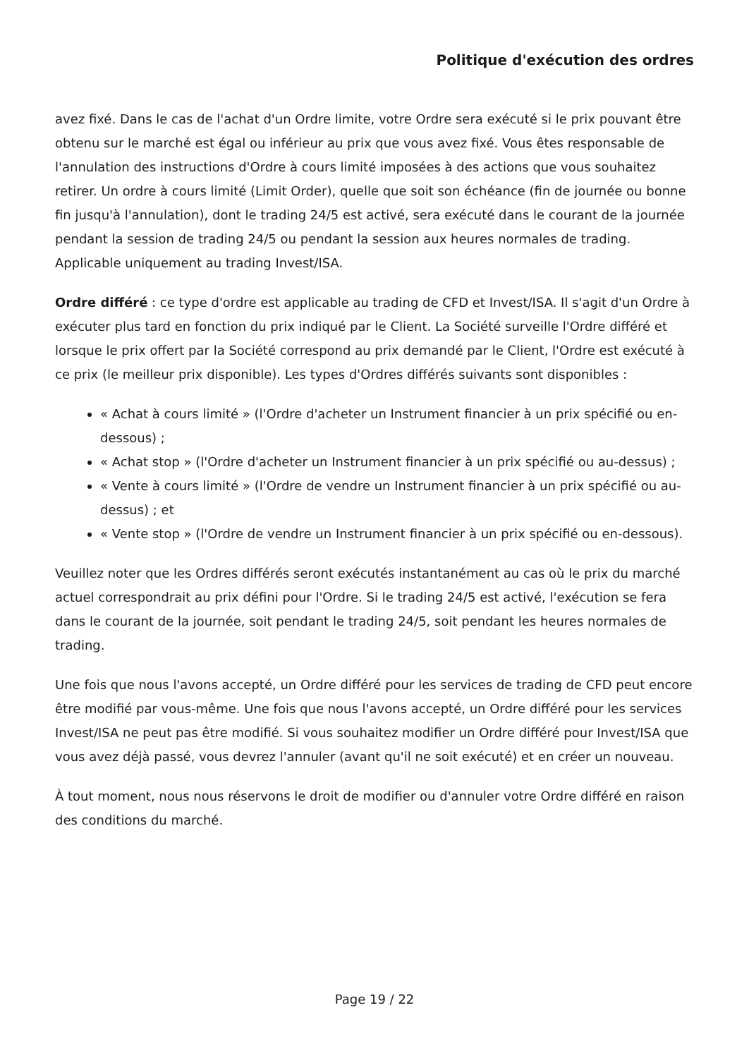Politique d'exécution des ordres
avez fixé. Dans le cas de l'achat d'un Ordre limite, votre Ordre sera exécuté si le prix pouvant être obtenu sur le marché est égal ou inférieur au prix que vous avez fixé. Vous êtes responsable de l'annulation des instructions d'Ordre à cours limité imposées à des actions que vous souhaitez retirer. Un ordre à cours limité (Limit Order), quelle que soit son échéance (fin de journée ou bonne fin jusqu'à l'annulation), dont le trading 24/5 est activé, sera exécuté dans le courant de la journée pendant la session de trading 24/5 ou pendant la session aux heures normales de trading. Applicable uniquement au trading Invest/ISA.
Ordre différé : ce type d'ordre est applicable au trading de CFD et Invest/ISA. Il s'agit d'un Ordre à exécuter plus tard en fonction du prix indiqué par le Client. La Société surveille l'Ordre différé et lorsque le prix offert par la Société correspond au prix demandé par le Client, l'Ordre est exécuté à ce prix (le meilleur prix disponible). Les types d'Ordres différés suivants sont disponibles :
« Achat à cours limité » (l'Ordre d'acheter un Instrument financier à un prix spécifié ou en-dessous) ;
« Achat stop » (l'Ordre d'acheter un Instrument financier à un prix spécifié ou au-dessus) ;
« Vente à cours limité » (l'Ordre de vendre un Instrument financier à un prix spécifié ou au-dessus) ; et
« Vente stop » (l'Ordre de vendre un Instrument financier à un prix spécifié ou en-dessous).
Veuillez noter que les Ordres différés seront exécutés instantanément au cas où le prix du marché actuel correspondrait au prix défini pour l'Ordre. Si le trading 24/5 est activé, l'exécution se fera dans le courant de la journée, soit pendant le trading 24/5, soit pendant les heures normales de trading.
Une fois que nous l'avons accepté, un Ordre différé pour les services de trading de CFD peut encore être modifié par vous-même. Une fois que nous l'avons accepté, un Ordre différé pour les services Invest/ISA ne peut pas être modifié. Si vous souhaitez modifier un Ordre différé pour Invest/ISA que vous avez déjà passé, vous devrez l'annuler (avant qu'il ne soit exécuté) et en créer un nouveau.
À tout moment, nous nous réservons le droit de modifier ou d'annuler votre Ordre différé en raison des conditions du marché.
Page 19 / 22